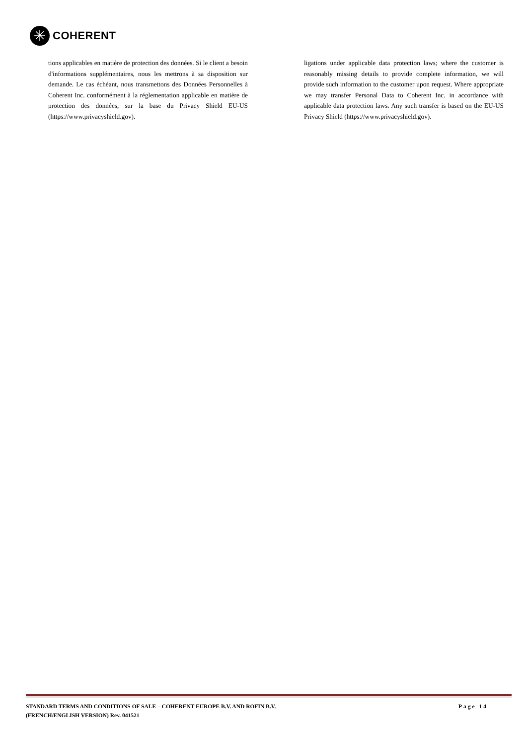✳
COHERENT
tions applicables en matière de protection des données. Si le client a besoin d'informations supplémentaires, nous les mettrons à sa disposition sur demande. Le cas échéant, nous transmettons des Données Personnelles à Coherent Inc. conformément à la réglementation applicable en matière de protection des données, sur la base du Privacy Shield EU-US (https://www.privacyshield.gov).
ligations under applicable data protection laws; where the customer is reasonably missing details to provide complete information, we will provide such information to the customer upon request. Where appropriate we may transfer Personal Data to Coherent Inc. in accordance with applicable data protection laws. Any such transfer is based on the EU-US Privacy Shield (https://www.privacyshield.gov).
STANDARD TERMS AND CONDITIONS OF SALE – COHERENT EUROPE B.V. AND ROFIN B.V.
(FRENCH/ENGLISH VERSION) Rev. 041521
Page 14